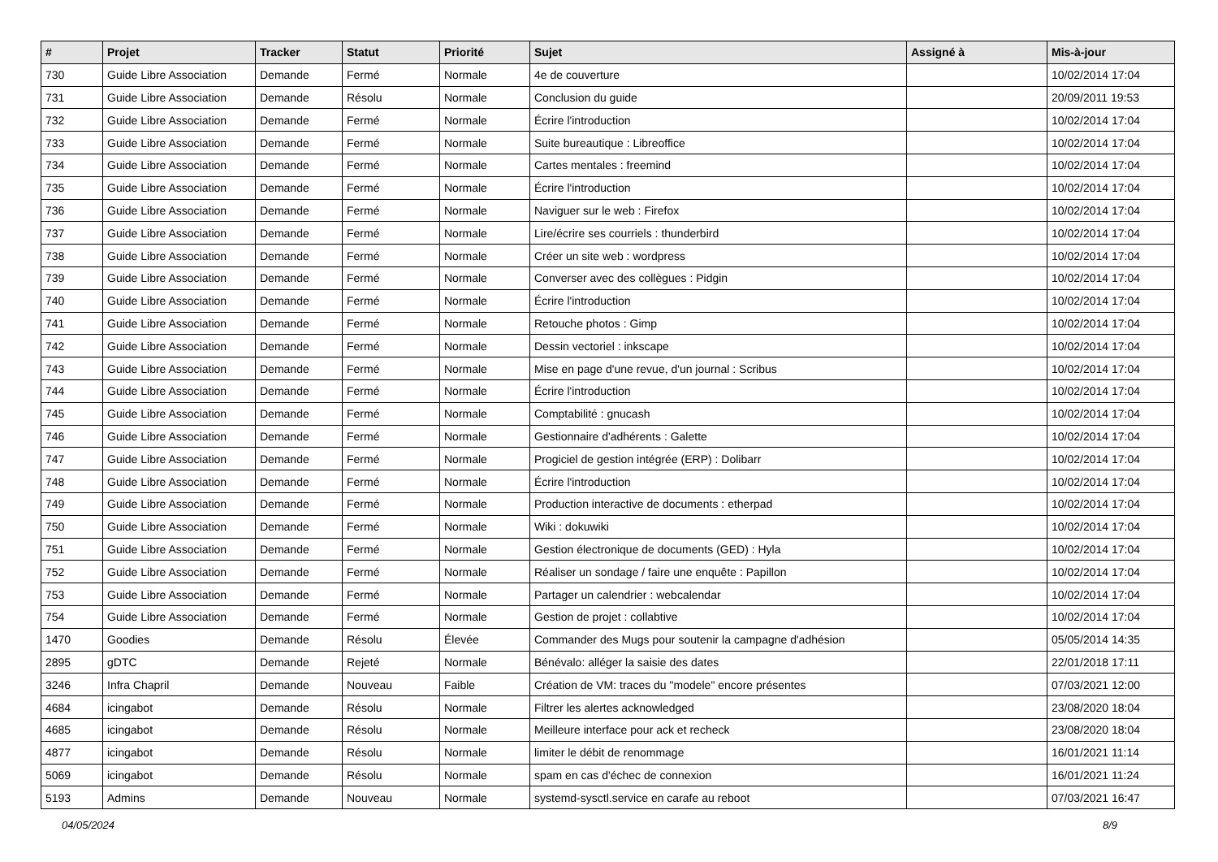| # | Projet | Tracker | Statut | Priorité | Sujet | Assigné à | Mis-à-jour |
| --- | --- | --- | --- | --- | --- | --- | --- |
| 730 | Guide Libre Association | Demande | Fermé | Normale | 4e de couverture | | 10/02/2014 17:04 |
| 731 | Guide Libre Association | Demande | Résolu | Normale | Conclusion du guide | | 20/09/2011 19:53 |
| 732 | Guide Libre Association | Demande | Fermé | Normale | Écrire l'introduction | | 10/02/2014 17:04 |
| 733 | Guide Libre Association | Demande | Fermé | Normale | Suite bureautique : Libreoffice | | 10/02/2014 17:04 |
| 734 | Guide Libre Association | Demande | Fermé | Normale | Cartes mentales : freemind | | 10/02/2014 17:04 |
| 735 | Guide Libre Association | Demande | Fermé | Normale | Écrire l'introduction | | 10/02/2014 17:04 |
| 736 | Guide Libre Association | Demande | Fermé | Normale | Naviguer sur le web : Firefox | | 10/02/2014 17:04 |
| 737 | Guide Libre Association | Demande | Fermé | Normale | Lire/écrire ses courriels : thunderbird | | 10/02/2014 17:04 |
| 738 | Guide Libre Association | Demande | Fermé | Normale | Créer un site web : wordpress | | 10/02/2014 17:04 |
| 739 | Guide Libre Association | Demande | Fermé | Normale | Converser avec des collègues : Pidgin | | 10/02/2014 17:04 |
| 740 | Guide Libre Association | Demande | Fermé | Normale | Écrire l'introduction | | 10/02/2014 17:04 |
| 741 | Guide Libre Association | Demande | Fermé | Normale | Retouche photos : Gimp | | 10/02/2014 17:04 |
| 742 | Guide Libre Association | Demande | Fermé | Normale | Dessin vectoriel : inkscape | | 10/02/2014 17:04 |
| 743 | Guide Libre Association | Demande | Fermé | Normale | Mise en page d'une revue, d'un journal : Scribus | | 10/02/2014 17:04 |
| 744 | Guide Libre Association | Demande | Fermé | Normale | Écrire l'introduction | | 10/02/2014 17:04 |
| 745 | Guide Libre Association | Demande | Fermé | Normale | Comptabilité : gnucash | | 10/02/2014 17:04 |
| 746 | Guide Libre Association | Demande | Fermé | Normale | Gestionnaire d'adhérents : Galette | | 10/02/2014 17:04 |
| 747 | Guide Libre Association | Demande | Fermé | Normale | Progiciel de gestion intégrée (ERP) : Dolibarr | | 10/02/2014 17:04 |
| 748 | Guide Libre Association | Demande | Fermé | Normale | Écrire l'introduction | | 10/02/2014 17:04 |
| 749 | Guide Libre Association | Demande | Fermé | Normale | Production interactive de documents : etherpad | | 10/02/2014 17:04 |
| 750 | Guide Libre Association | Demande | Fermé | Normale | Wiki : dokuwiki | | 10/02/2014 17:04 |
| 751 | Guide Libre Association | Demande | Fermé | Normale | Gestion électronique de documents (GED) : Hyla | | 10/02/2014 17:04 |
| 752 | Guide Libre Association | Demande | Fermé | Normale | Réaliser un sondage / faire une enquête : Papillon | | 10/02/2014 17:04 |
| 753 | Guide Libre Association | Demande | Fermé | Normale | Partager un calendrier : webcalendar | | 10/02/2014 17:04 |
| 754 | Guide Libre Association | Demande | Fermé | Normale | Gestion de projet : collabtive | | 10/02/2014 17:04 |
| 1470 | Goodies | Demande | Résolu | Élevée | Commander des Mugs pour soutenir la campagne d'adhésion | | 05/05/2014 14:35 |
| 2895 | gDTC | Demande | Rejeté | Normale | Bénévalo: alléger la saisie des dates | | 22/01/2018 17:11 |
| 3246 | Infra Chapril | Demande | Nouveau | Faible | Création de VM: traces du "modele" encore présentes | | 07/03/2021 12:00 |
| 4684 | icingabot | Demande | Résolu | Normale | Filtrer les alertes acknowledged | | 23/08/2020 18:04 |
| 4685 | icingabot | Demande | Résolu | Normale | Meilleure interface pour ack et recheck | | 23/08/2020 18:04 |
| 4877 | icingabot | Demande | Résolu | Normale | limiter le débit de renommage | | 16/01/2021 11:14 |
| 5069 | icingabot | Demande | Résolu | Normale | spam en cas d'échec de connexion | | 16/01/2021 11:24 |
| 5193 | Admins | Demande | Nouveau | Normale | systemd-sysctl.service en carafe au reboot | | 07/03/2021 16:47 |
04/05/2024 8/9